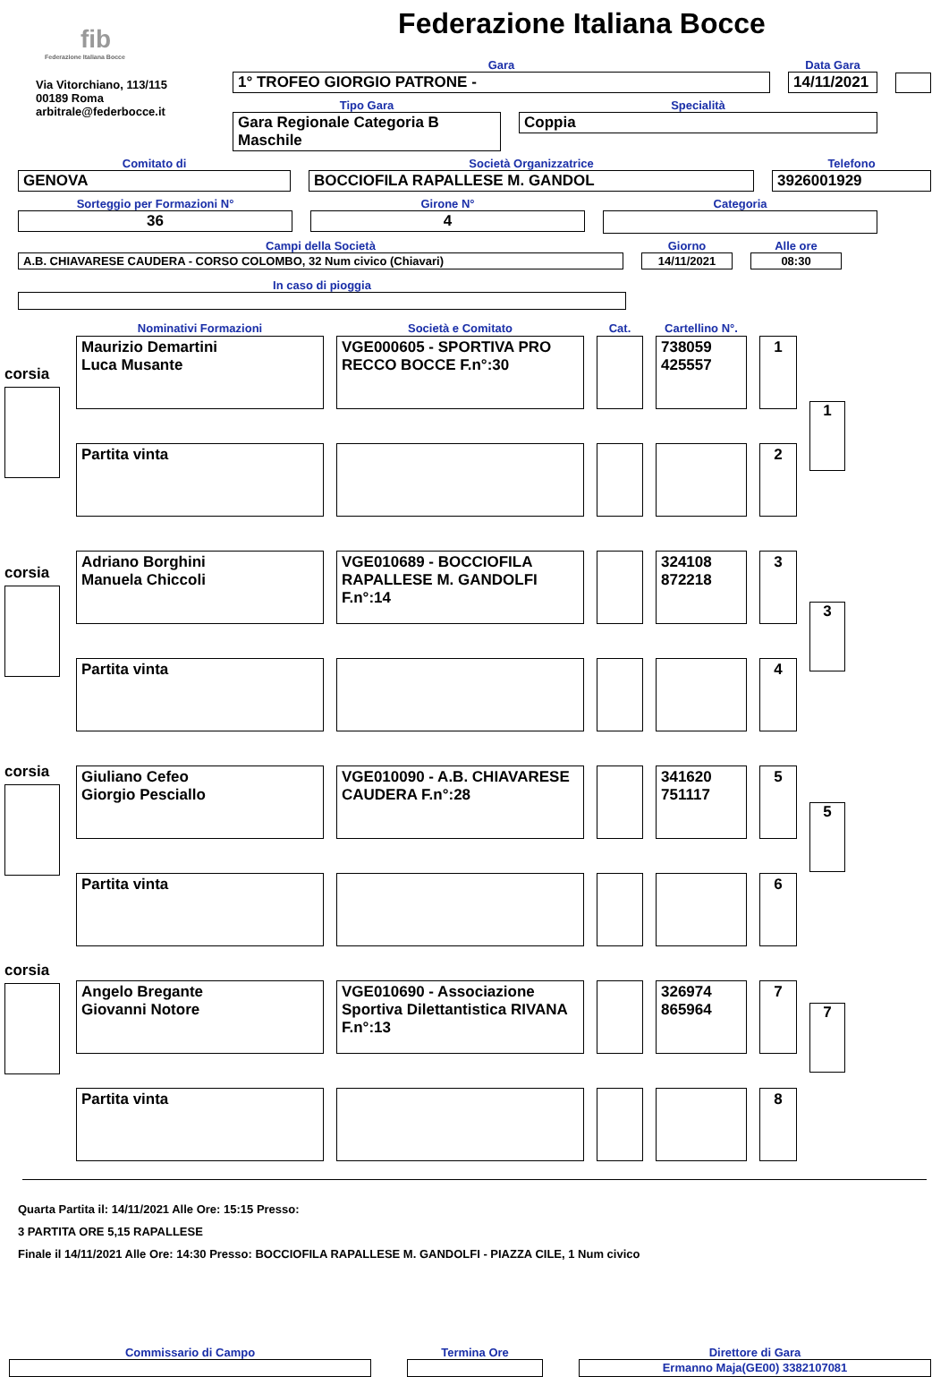fib
Federazione Italiana Bocce
Via Vitorchiano, 113/115
00189 Roma
arbitrale@federbocce.it
Federazione Italiana Bocce
Gara
1° TROFEO GIORGIO PATRONE -
Data Gara
14/11/2021
Tipo Gara
Gara Regionale Categoria B Maschile
Specialità
Coppia
Comitato di
GENOVA
Società Organizzatrice
BOCCIOFILA RAPALLESE M. GANDOL
Telefono
3926001929
Sorteggio per Formazioni N°
36
Girone N°
4
Categoria
Campi della Società
A.B. CHIAVARESE CAUDERA - CORSO COLOMBO, 32 Num civico (Chiavari)
Giorno
14/11/2021
Alle ore
08:30
In caso di pioggia
corsia
corsia
corsia
corsia
| Nominativi Formazioni | Società e Comitato | Cat. | Cartellino N°. | |
| --- | --- | --- | --- | --- |
| Maurizio Demartini Luca Musante | VGE000605 - SPORTIVA PRO RECCO BOCCE F.n°:30 | | 738059 425557 | 1 |
| Partita vinta | | | | 2 |
| Adriano Borghini Manuela Chiccoli | VGE010689 - BOCCIOFILA RAPALLESE M. GANDOLFI F.n°:14 | | 324108 872218 | 3 |
| Partita vinta | | | | 4 |
| Giuliano Cefeo Giorgio Pesciallo | VGE010090 - A.B. CHIAVARESE CAUDERA F.n°:28 | | 341620 751117 | 5 |
| Partita vinta | | | | 6 |
| Angelo Bregante Giovanni Notore | VGE010690 - Associazione Sportiva Dilettantistica RIVANA F.n°:13 | | 326974 865964 | 7 |
| Partita vinta | | | | 8 |
1
3
5
7
Quarta Partita il: 14/11/2021 Alle Ore: 15:15 Presso:
3 PARTITA ORE 5,15 RAPALLESE
Finale il 14/11/2021 Alle Ore: 14:30 Presso: BOCCIOFILA RAPALLESE M. GANDOLFI - PIAZZA CILE, 1 Num civico
Commissario di Campo Termina Ore Direttore di Gara
Ermanno Maja(GE00) 3382107081